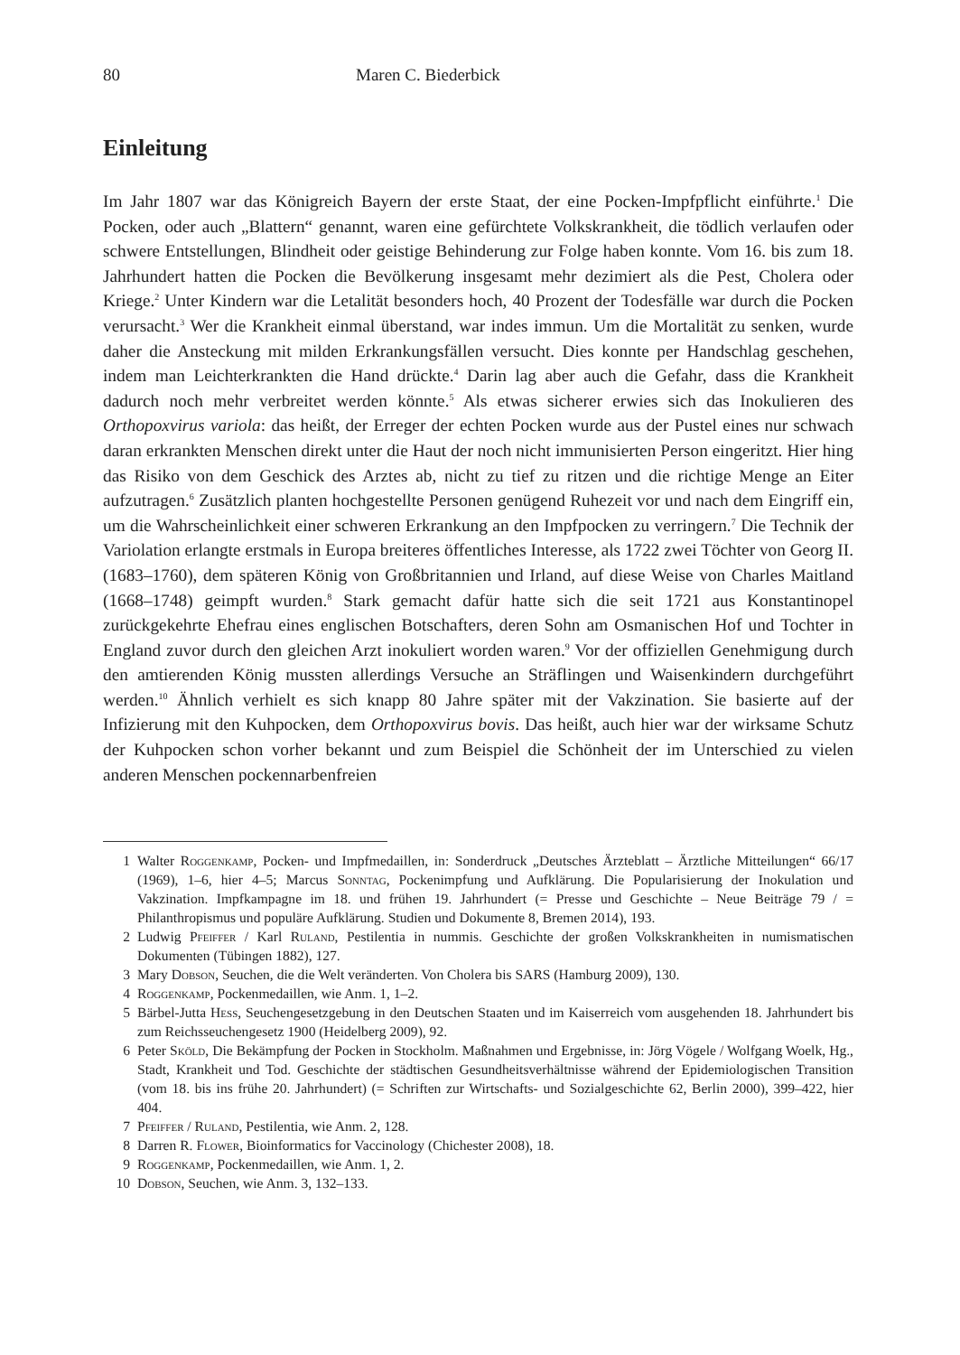80 Maren C. Biederbick
Einleitung
Im Jahr 1807 war das Königreich Bayern der erste Staat, der eine Pocken-Impfpflicht einführte.<sup>1</sup> Die Pocken, oder auch „Blattern“ genannt, waren eine gefürchtete Volkskrankheit, die tödlich verlaufen oder schwere Entstellungen, Blindheit oder geistige Behinderung zur Folge haben konnte. Vom 16. bis zum 18. Jahrhundert hatten die Pocken die Bevölkerung insgesamt mehr dezimiert als die Pest, Cholera oder Kriege.<sup>2</sup> Unter Kindern war die Letalität besonders hoch, 40 Prozent der Todesfälle war durch die Pocken verursacht.<sup>3</sup> Wer die Krankheit einmal überstand, war indes immun. Um die Mortalität zu senken, wurde daher die Ansteckung mit milden Erkrankungsfällen versucht. Dies konnte per Handschlag geschehen, indem man Leichterkrankten die Hand drückte.<sup>4</sup> Darin lag aber auch die Gefahr, dass die Krankheit dadurch noch mehr verbreitet werden könnte.<sup>5</sup> Als etwas sicherer erwies sich das Inokulieren des Orthopoxvirus variola: das heißt, der Erreger der echten Pocken wurde aus der Pustel eines nur schwach daran erkrankten Menschen direkt unter die Haut der noch nicht immunisierten Person eingeritzt. Hier hing das Risiko von dem Geschick des Arztes ab, nicht zu tief zu ritzen und die richtige Menge an Eiter aufzutragen.<sup>6</sup> Zusätzlich planten hochgestellte Personen genügend Ruhezeit vor und nach dem Eingriff ein, um die Wahrscheinlichkeit einer schweren Erkrankung an den Impfpocken zu verringern.<sup>7</sup> Die Technik der Variolation erlangte erstmals in Europa breiteres öffentliches Interesse, als 1722 zwei Töchter von Georg II. (1683–1760), dem späteren König von Großbritannien und Irland, auf diese Weise von Charles Maitland (1668–1748) geimpft wurden.<sup>8</sup> Stark gemacht dafür hatte sich die seit 1721 aus Konstantinopel zurückgekehrte Ehefrau eines englischen Botschafters, deren Sohn am Osmanischen Hof und Tochter in England zuvor durch den gleichen Arzt inokuliert worden waren.<sup>9</sup> Vor der offiziellen Genehmigung durch den amtierenden König mussten allerdings Versuche an Sträflingen und Waisenkindern durchgeführt werden.<sup>10</sup> Ähnlich verhielt es sich knapp 80 Jahre später mit der Vakzination. Sie basierte auf der Infizierung mit den Kuhpocken, dem Orthopoxvirus bovis. Das heißt, auch hier war der wirksame Schutz der Kuhpocken schon vorher bekannt und zum Beispiel die Schönheit der im Unterschied zu vielen anderen Menschen pockennarbenfreien
1 Walter Roggenkamp, Pocken- und Impfmedaillen, in: Sonderdruck „Deutsches Ärzteblatt – Ärztliche Mitteilungen“ 66/17 (1969), 1–6, hier 4–5; Marcus Sonntag, Pockenimpfung und Aufklärung. Die Popularisierung der Inokulation und Vakzination. Impfkampagne im 18. und frühen 19. Jahrhundert (= Presse und Geschichte – Neue Beiträge 79 / = Philanthropismus und populäre Aufklärung. Studien und Dokumente 8, Bremen 2014), 193.
2 Ludwig Pfeiffer / Karl Ruland, Pestilentia in nummis. Geschichte der großen Volkskrankheiten in numismatischen Dokumenten (Tübingen 1882), 127.
3 Mary Dobson, Seuchen, die die Welt veränderten. Von Cholera bis SARS (Hamburg 2009), 130.
4 Roggenkamp, Pockenmedaillen, wie Anm. 1, 1–2.
5 Bärbel-Jutta Hess, Seuchengesetzgebung in den Deutschen Staaten und im Kaiserreich vom ausgehenden 18. Jahrhundert bis zum Reichsseuchengesetz 1900 (Heidelberg 2009), 92.
6 Peter Sköld, Die Bekämpfung der Pocken in Stockholm. Maßnahmen und Ergebnisse, in: Jörg Vögele / Wolfgang Woelk, Hg., Stadt, Krankheit und Tod. Geschichte der städtischen Gesundheitsverhältnisse während der Epidemiologischen Transition (vom 18. bis ins frühe 20. Jahrhundert) (= Schriften zur Wirtschafts- und Sozialgeschichte 62, Berlin 2000), 399–422, hier 404.
7 Pfeiffer / Ruland, Pestilentia, wie Anm. 2, 128.
8 Darren R. Flower, Bioinformatics for Vaccinology (Chichester 2008), 18.
9 Roggenkamp, Pockenmedaillen, wie Anm. 1, 2.
10 Dobson, Seuchen, wie Anm. 3, 132–133.